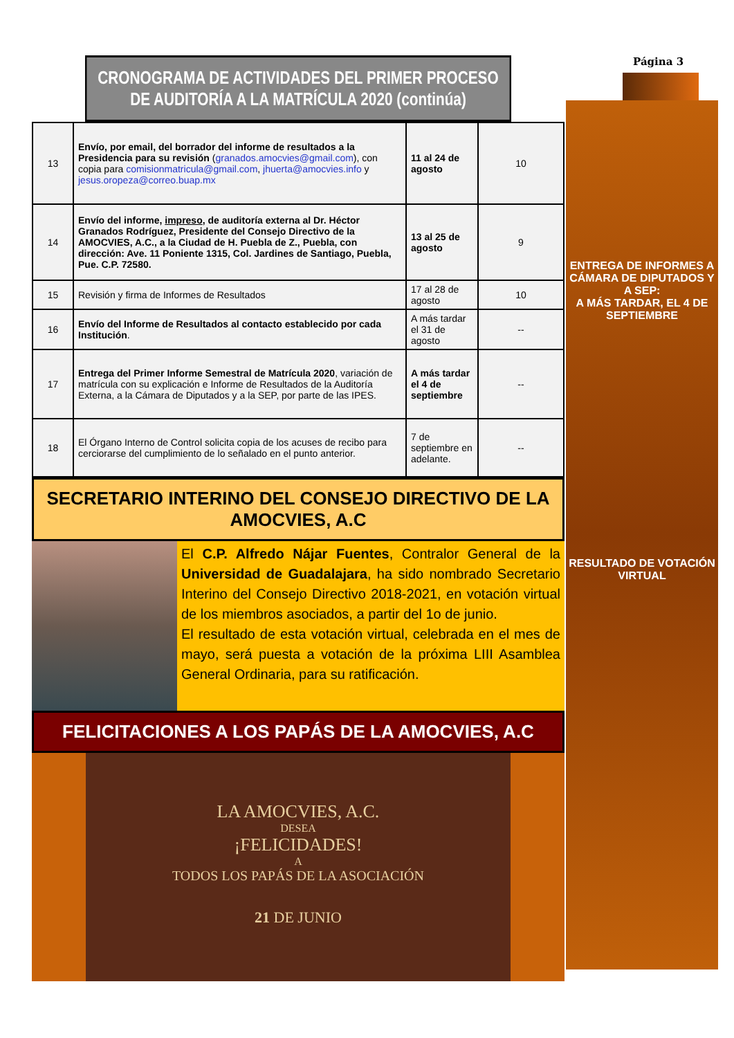Página 3
CRONOGRAMA DE ACTIVIDADES DEL PRIMER PROCESO DE AUDITORÍA A LA MATRÍCULA 2020 (continúa)
| 13 | Envío, por email, del borrador del informe de resultados a la Presidencia para su revisión ( granados.amocvies@gmail.com ), con copia para comisionmatricula@gmail.com , jhuerta@amocvies.info y jesus.oropeza@correo.buap.mx | 11 al 24 de agosto | 10 |
| 14 | Envío del informe, impreso , de auditoría externa al Dr. Héctor Granados Rodríguez, Presidente del Consejo Directivo de la AMOCVIES, A.C., a la Ciudad de H. Puebla de Z., Puebla, con dirección: Ave. 11 Poniente 1315, Col. Jardines de Santiago, Puebla, Pue. C.P. 72580. | 13 al 25 de agosto | 9 |
| 15 | Revisión y firma de Informes de Resultados | 17 al 28 de agosto | 10 |
| 16 | Envío del Informe de Resultados al contacto establecido por cada Institución . | A más tardar el 31 de agosto | -- |
| 17 | Entrega del Primer Informe Semestral de Matrícula 2020 , variación de matrícula con su explicación e Informe de Resultados de la Auditoría Externa, a la Cámara de Diputados y a la SEP, por parte de las IPES. | A más tardar el 4 de septiembre | -- |
| 18 | El Órgano Interno de Control solicita copia de los acuses de recibo para cerciorarse del cumplimiento de lo señalado en el punto anterior. | 7 de septiembre en adelante. | -- |
SECRETARIO INTERINO DEL CONSEJO DIRECTIVO DE LA AMOCVIES, A.C
El C.P. Alfredo Nájar Fuentes, Contralor General de la Universidad de Guadalajara, ha sido nombrado Secretario Interino del Consejo Directivo 2018-2021, en votación virtual de los miembros asociados, a partir del 1o de junio.
El resultado de esta votación virtual, celebrada en el mes de mayo, será puesta a votación de la próxima LIII Asamblea General Ordinaria, para su ratificación.
FELICITACIONES A LOS PAPÁS DE LA AMOCVIES, A.C
LA AMOCVIES, A.C.
DESEA
¡FELICIDADES!
A
TODOS LOS PAPÁS DE LA ASOCIACIÓN
21 DE JUNIO
ENTREGA DE INFORMES A CÁMARA DE DIPUTADOS Y A SEP:
A MÁS TARDAR, EL 4 DE SEPTIEMBRE
RESULTADO DE VOTACIÓN VIRTUAL